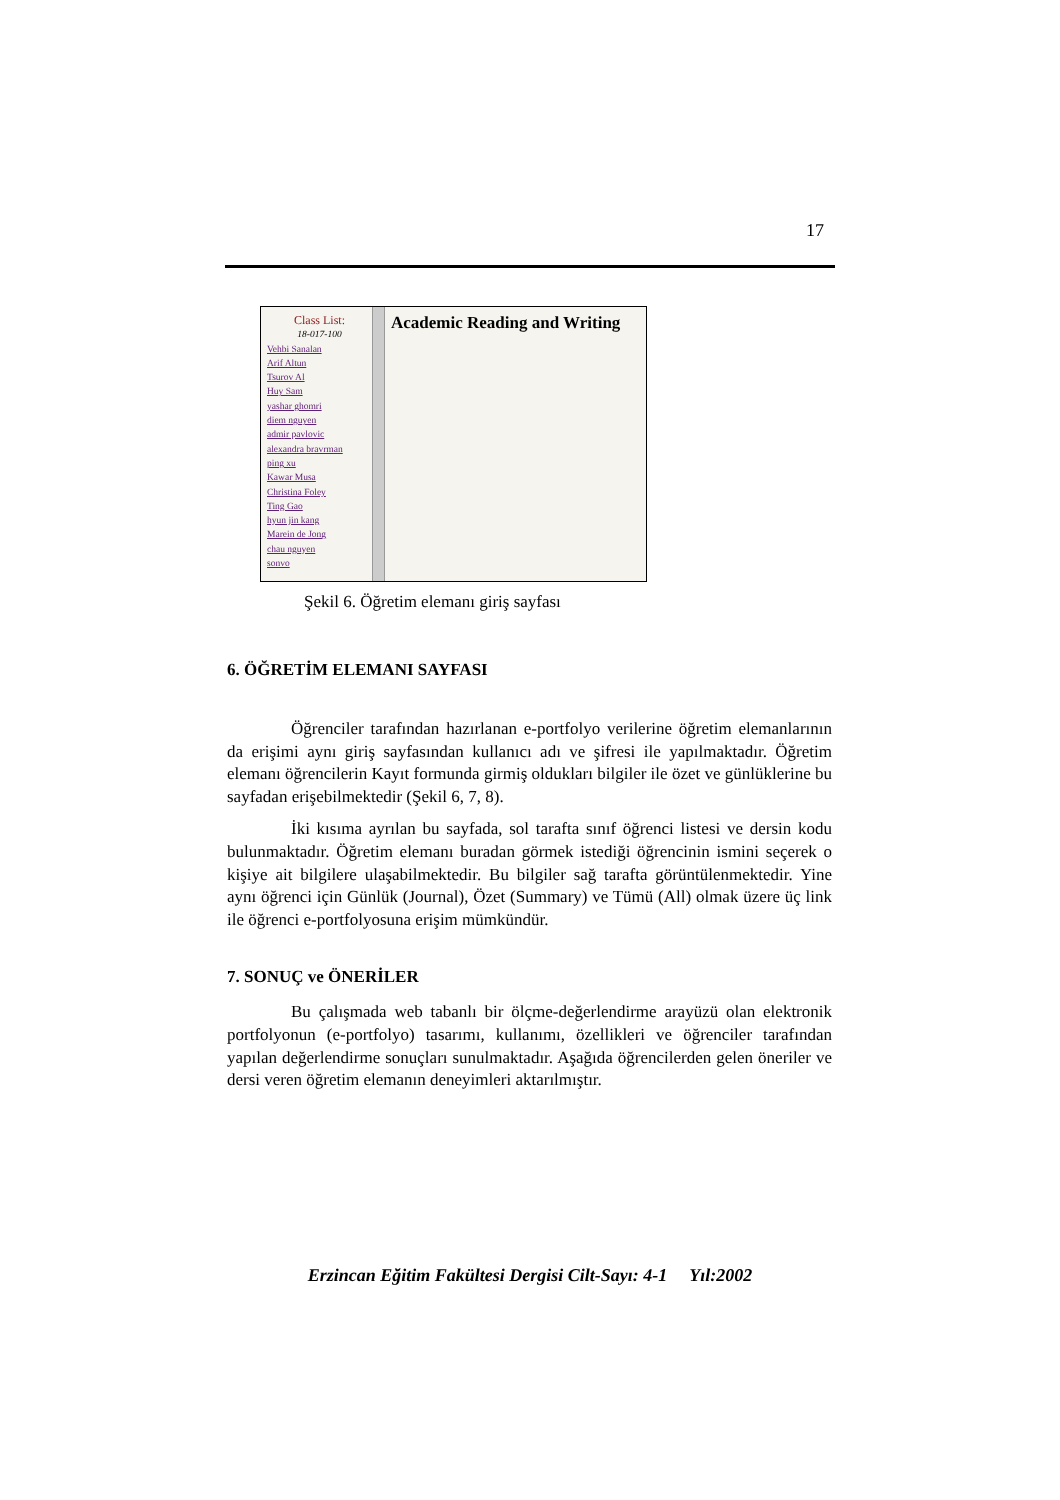17
Class List:
18-017-100
Vehbi Sanalan
Arif Altun
Tsurov Al
Huy Sam
yashar ghomri
diem nguyen
admir pavlovic
alexandra bravrman
ping xu
Kawar Musa
Christina Foley
Ting Gao
hyun jin kang
Marein de Jong
chau nguyen
sonvo
Academic Reading and Writing
Şekil 6. Öğretim elemanı giriş sayfası
6. ÖĞRETİM ELEMANI SAYFASI
Öğrenciler tarafından hazırlanan e-portfolyo verilerine öğretim elemanlarının da erişimi aynı giriş sayfasından kullanıcı adı ve şifresi ile yapılmaktadır. Öğretim elemanı öğrencilerin Kayıt formunda girmiş oldukları bilgiler ile özet ve günlüklerine bu sayfadan erişebilmektedir (Şekil 6, 7, 8).
İki kısıma ayrılan bu sayfada, sol tarafta sınıf öğrenci listesi ve dersin kodu bulunmaktadır. Öğretim elemanı buradan görmek istediği öğrencinin ismini seçerek o kişiye ait bilgilere ulaşabilmektedir. Bu bilgiler sağ tarafta görüntülenmektedir. Yine aynı öğrenci için Günlük (Journal), Özet (Summary) ve Tümü (All) olmak üzere üç link ile öğrenci e-portfolyosuna erişim mümkündür.
7. SONUÇ ve ÖNERİLER
Bu çalışmada web tabanlı bir ölçme-değerlendirme arayüzü olan elektronik portfolyonun (e-portfolyo) tasarımı, kullanımı, özellikleri ve öğrenciler tarafından yapılan değerlendirme sonuçları sunulmaktadır. Aşağıda öğrencilerden gelen öneriler ve dersi veren öğretim elemanın deneyimleri aktarılmıştır.
Erzincan Eğitim Fakültesi Dergisi Cilt-Sayı: 4-1 Yıl:2002